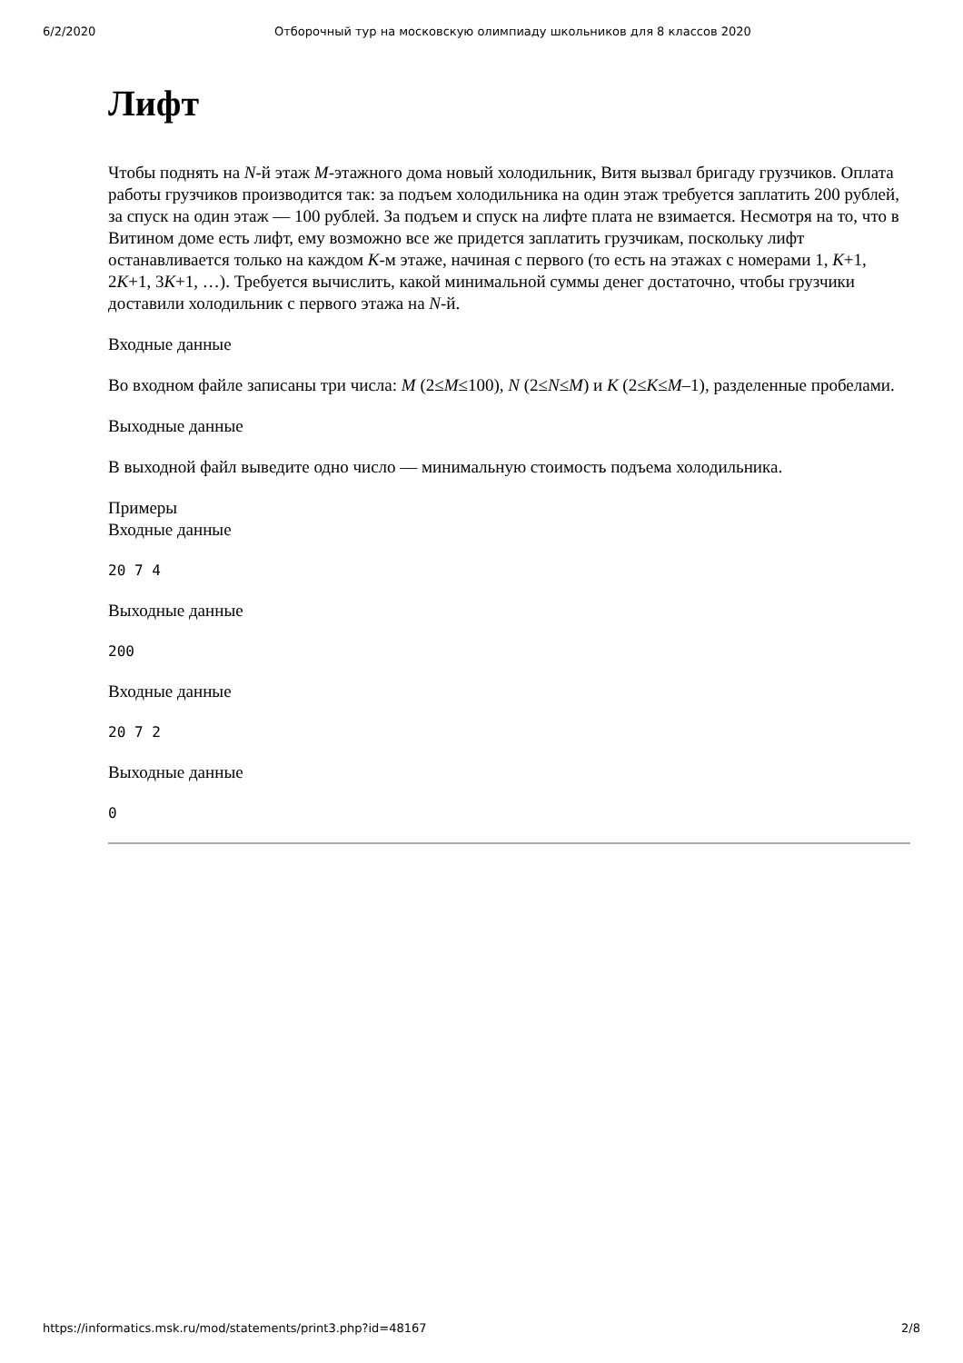6/2/2020 Отборочный тур на московскую олимпиаду школьников для 8 классов 2020
Лифт
Чтобы поднять на N-й этаж M-этажного дома новый холодильник, Витя вызвал бригаду грузчиков. Оплата работы грузчиков производится так: за подъем холодильника на один этаж требуется заплатить 200 рублей, за спуск на один этаж — 100 рублей. За подъем и спуск на лифте плата не взимается. Несмотря на то, что в Витином доме есть лифт, ему возможно все же придется заплатить грузчикам, поскольку лифт останавливается только на каждом K-м этаже, начиная с первого (то есть на этажах с номерами 1, K+1, 2K+1, 3K+1, …). Требуется вычислить, какой минимальной суммы денег достаточно, чтобы грузчики доставили холодильник с первого этажа на N-й.
Входные данные
Во входном файле записаны три числа: M (2≤M≤100), N (2≤N≤M) и K (2≤K≤M–1), разделенные пробелами.
Выходные данные
В выходной файл выведите одно число — минимальную стоимость подъема холодильника.
Примеры
Входные данные
20 7 4
Выходные данные
200
Входные данные
20 7 2
Выходные данные
0
https://informatics.msk.ru/mod/statements/print3.php?id=48167 2/8